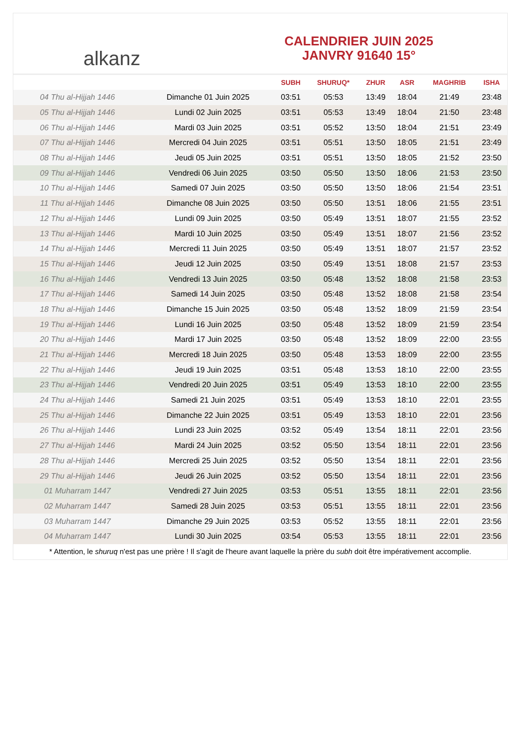alkanz
CALENDRIER JUIN 2025
JANVRY 91640 15°
| | | SUBH | SHURUQ* | ZHUR | ASR | MAGHRIB | ISHA |
| --- | --- | --- | --- | --- | --- | --- | --- |
| 04 Thu al-Hijjah 1446 | Dimanche 01 Juin 2025 | 03:51 | 05:53 | 13:49 | 18:04 | 21:49 | 23:48 |
| 05 Thu al-Hijjah 1446 | Lundi 02 Juin 2025 | 03:51 | 05:53 | 13:49 | 18:04 | 21:50 | 23:48 |
| 06 Thu al-Hijjah 1446 | Mardi 03 Juin 2025 | 03:51 | 05:52 | 13:50 | 18:04 | 21:51 | 23:49 |
| 07 Thu al-Hijjah 1446 | Mercredi 04 Juin 2025 | 03:51 | 05:51 | 13:50 | 18:05 | 21:51 | 23:49 |
| 08 Thu al-Hijjah 1446 | Jeudi 05 Juin 2025 | 03:51 | 05:51 | 13:50 | 18:05 | 21:52 | 23:50 |
| 09 Thu al-Hijjah 1446 | Vendredi 06 Juin 2025 | 03:50 | 05:50 | 13:50 | 18:06 | 21:53 | 23:50 |
| 10 Thu al-Hijjah 1446 | Samedi 07 Juin 2025 | 03:50 | 05:50 | 13:50 | 18:06 | 21:54 | 23:51 |
| 11 Thu al-Hijjah 1446 | Dimanche 08 Juin 2025 | 03:50 | 05:50 | 13:51 | 18:06 | 21:55 | 23:51 |
| 12 Thu al-Hijjah 1446 | Lundi 09 Juin 2025 | 03:50 | 05:49 | 13:51 | 18:07 | 21:55 | 23:52 |
| 13 Thu al-Hijjah 1446 | Mardi 10 Juin 2025 | 03:50 | 05:49 | 13:51 | 18:07 | 21:56 | 23:52 |
| 14 Thu al-Hijjah 1446 | Mercredi 11 Juin 2025 | 03:50 | 05:49 | 13:51 | 18:07 | 21:57 | 23:52 |
| 15 Thu al-Hijjah 1446 | Jeudi 12 Juin 2025 | 03:50 | 05:49 | 13:51 | 18:08 | 21:57 | 23:53 |
| 16 Thu al-Hijjah 1446 | Vendredi 13 Juin 2025 | 03:50 | 05:48 | 13:52 | 18:08 | 21:58 | 23:53 |
| 17 Thu al-Hijjah 1446 | Samedi 14 Juin 2025 | 03:50 | 05:48 | 13:52 | 18:08 | 21:58 | 23:54 |
| 18 Thu al-Hijjah 1446 | Dimanche 15 Juin 2025 | 03:50 | 05:48 | 13:52 | 18:09 | 21:59 | 23:54 |
| 19 Thu al-Hijjah 1446 | Lundi 16 Juin 2025 | 03:50 | 05:48 | 13:52 | 18:09 | 21:59 | 23:54 |
| 20 Thu al-Hijjah 1446 | Mardi 17 Juin 2025 | 03:50 | 05:48 | 13:52 | 18:09 | 22:00 | 23:55 |
| 21 Thu al-Hijjah 1446 | Mercredi 18 Juin 2025 | 03:50 | 05:48 | 13:53 | 18:09 | 22:00 | 23:55 |
| 22 Thu al-Hijjah 1446 | Jeudi 19 Juin 2025 | 03:51 | 05:48 | 13:53 | 18:10 | 22:00 | 23:55 |
| 23 Thu al-Hijjah 1446 | Vendredi 20 Juin 2025 | 03:51 | 05:49 | 13:53 | 18:10 | 22:00 | 23:55 |
| 24 Thu al-Hijjah 1446 | Samedi 21 Juin 2025 | 03:51 | 05:49 | 13:53 | 18:10 | 22:01 | 23:55 |
| 25 Thu al-Hijjah 1446 | Dimanche 22 Juin 2025 | 03:51 | 05:49 | 13:53 | 18:10 | 22:01 | 23:56 |
| 26 Thu al-Hijjah 1446 | Lundi 23 Juin 2025 | 03:52 | 05:49 | 13:54 | 18:11 | 22:01 | 23:56 |
| 27 Thu al-Hijjah 1446 | Mardi 24 Juin 2025 | 03:52 | 05:50 | 13:54 | 18:11 | 22:01 | 23:56 |
| 28 Thu al-Hijjah 1446 | Mercredi 25 Juin 2025 | 03:52 | 05:50 | 13:54 | 18:11 | 22:01 | 23:56 |
| 29 Thu al-Hijjah 1446 | Jeudi 26 Juin 2025 | 03:52 | 05:50 | 13:54 | 18:11 | 22:01 | 23:56 |
| 01 Muharram 1447 | Vendredi 27 Juin 2025 | 03:53 | 05:51 | 13:55 | 18:11 | 22:01 | 23:56 |
| 02 Muharram 1447 | Samedi 28 Juin 2025 | 03:53 | 05:51 | 13:55 | 18:11 | 22:01 | 23:56 |
| 03 Muharram 1447 | Dimanche 29 Juin 2025 | 03:53 | 05:52 | 13:55 | 18:11 | 22:01 | 23:56 |
| 04 Muharram 1447 | Lundi 30 Juin 2025 | 03:54 | 05:53 | 13:55 | 18:11 | 22:01 | 23:56 |
* Attention, le shuruq n'est pas une prière ! Il s'agit de l'heure avant laquelle la prière du subh doit être impérativement accomplie.